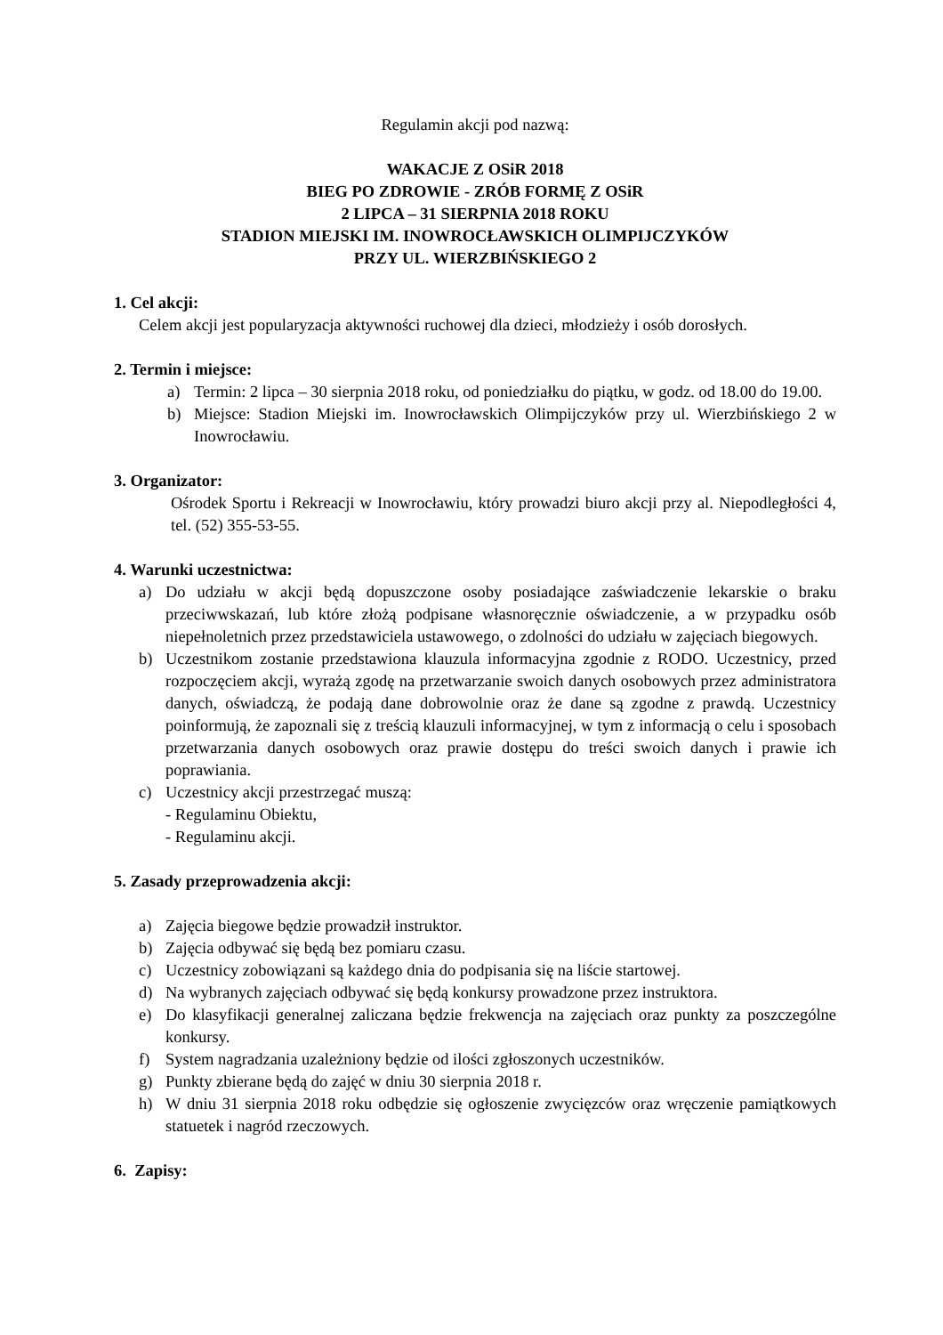Regulamin akcji pod nazwą:
WAKACJE Z OSiR 2018
BIEG PO ZDROWIE - ZRÓB FORMĘ Z OSiR
2 LIPCA – 31 SIERPNIA 2018 ROKU
STADION MIEJSKI IM. INOWROCŁAWSKICH OLIMPIJCZYKÓW
PRZY UL. WIERZBIŃSKIEGO 2
1. Cel akcji:
Celem akcji jest popularyzacja aktywności ruchowej dla dzieci, młodzieży i osób dorosłych.
2. Termin i miejsce:
a) Termin: 2 lipca – 30 sierpnia 2018 roku, od poniedziałku do piątku, w godz. od 18.00 do 19.00.
b) Miejsce: Stadion Miejski im. Inowrocławskich Olimpijczyków przy ul. Wierzbińskiego 2 w Inowrocławiu.
3. Organizator:
Ośrodek Sportu i Rekreacji w Inowrocławiu, który prowadzi biuro akcji przy al. Niepodległości 4, tel. (52) 355-53-55.
4. Warunki uczestnictwa:
a) Do udziału w akcji będą dopuszczone osoby posiadające zaświadczenie lekarskie o braku przeciwwskazań, lub które złożą podpisane własnoręcznie oświadczenie, a w przypadku osób niepełnoletnich przez przedstawiciela ustawowego, o zdolności do udziału w zajęciach biegowych.
b) Uczestnikom zostanie przedstawiona klauzula informacyjna zgodnie z RODO. Uczestnicy, przed rozpoczęciem akcji, wyrażą zgodę na przetwarzanie swoich danych osobowych przez administratora danych, oświadczą, że podają dane dobrowolnie oraz że dane są zgodne z prawdą. Uczestnicy poinformują, że zapoznali się z treścią klauzuli informacyjnej, w tym z informacją o celu i sposobach przetwarzania danych osobowych oraz prawie dostępu do treści swoich danych i prawie ich poprawiania.
c) Uczestnicy akcji przestrzegać muszą:
- Regulaminu Obiektu,
- Regulaminu akcji.
5. Zasady przeprowadzenia akcji:
a) Zajęcia biegowe będzie prowadził instruktor.
b) Zajęcia odbywać się będą bez pomiaru czasu.
c) Uczestnicy zobowiązani są każdego dnia do podpisania się na liście startowej.
d) Na wybranych zajęciach odbywać się będą konkursy prowadzone przez instruktora.
e) Do klasyfikacji generalnej zaliczana będzie frekwencja na zajęciach oraz punkty za poszczególne konkursy.
f) System nagradzania uzależniony będzie od ilości zgłoszonych uczestników.
g) Punkty zbierane będą do zajęć w dniu 30 sierpnia 2018 r.
h) W dniu 31 sierpnia 2018 roku odbędzie się ogłoszenie zwycięzców oraz wręczenie pamiątkowych statuetek i nagród rzeczowych.
6. Zapisy: